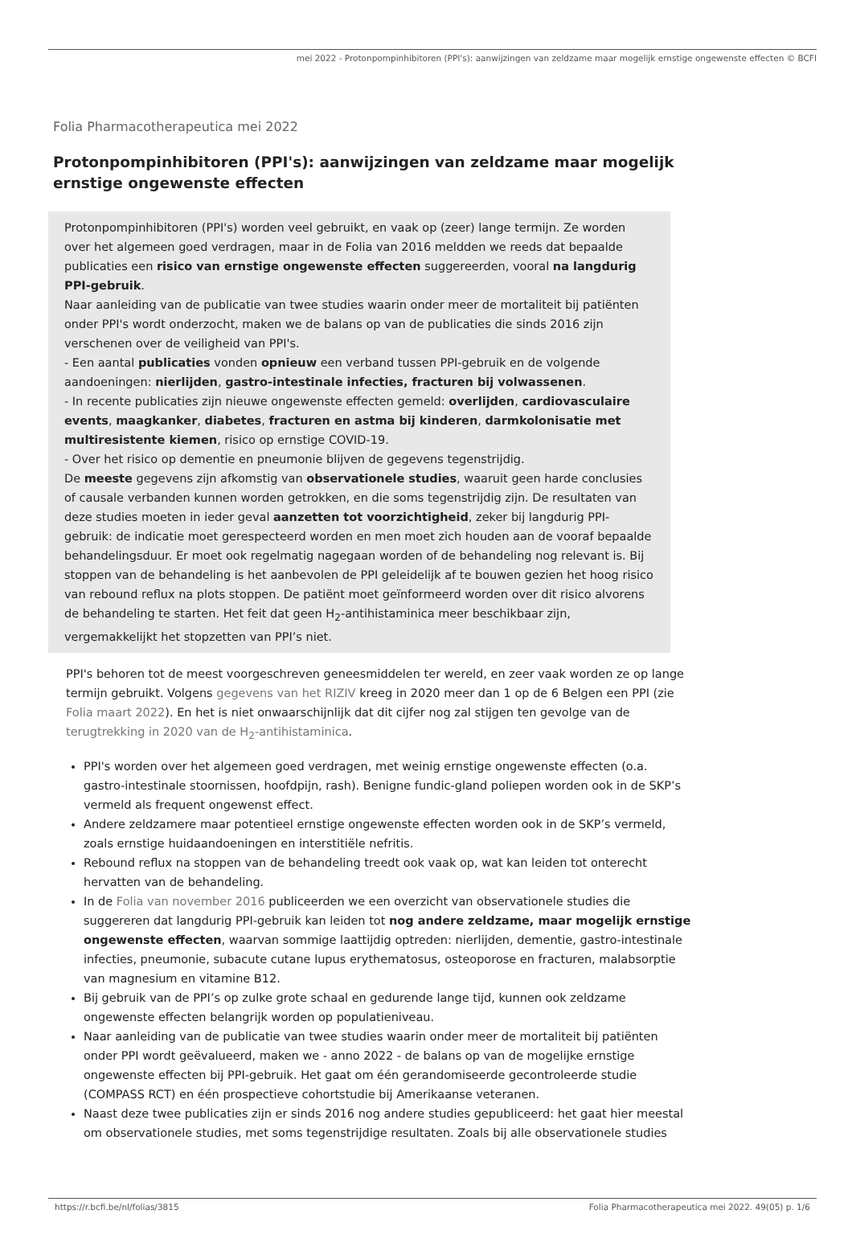mei 2022 - Protonpompinhibitoren (PPI's): aanwijzingen van zeldzame maar mogelijk ernstige ongewenste effecten © BCFI
Folia Pharmacotherapeutica mei 2022
Protonpompinhibitoren (PPI's): aanwijzingen van zeldzame maar mogelijk ernstige ongewenste effecten
Protonpompinhibitoren (PPI's) worden veel gebruikt, en vaak op (zeer) lange termijn. Ze worden over het algemeen goed verdragen, maar in de Folia van 2016 meldden we reeds dat bepaalde publicaties een risico van ernstige ongewenste effecten suggereerden, vooral na langdurig PPI-gebruik.
Naar aanleiding van de publicatie van twee studies waarin onder meer de mortaliteit bij patiënten onder PPI's wordt onderzocht, maken we de balans op van de publicaties die sinds 2016 zijn verschenen over de veiligheid van PPI's.
- Een aantal publicaties vonden opnieuw een verband tussen PPI-gebruik en de volgende aandoeningen: nierlijden, gastro-intestinale infecties, fracturen bij volwassenen.
- In recente publicaties zijn nieuwe ongewenste effecten gemeld: overlijden, cardiovasculaire events, maagkanker, diabetes, fracturen en astma bij kinderen, darmkolonisatie met multiresistente kiemen, risico op ernstige COVID-19.
- Over het risico op dementie en pneumonie blijven de gegevens tegenstrijdig.
De meeste gegevens zijn afkomstig van observationele studies, waaruit geen harde conclusies of causale verbanden kunnen worden getrokken, en die soms tegenstrijdig zijn. De resultaten van deze studies moeten in ieder geval aanzetten tot voorzichtigheid, zeker bij langdurig PPI-gebruik: de indicatie moet gerespecteerd worden en men moet zich houden aan de vooraf bepaalde behandelingsduur. Er moet ook regelmatig nagegaan worden of de behandeling nog relevant is. Bij stoppen van de behandeling is het aanbevolen de PPI geleidelijk af te bouwen gezien het hoog risico van rebound reflux na plots stoppen. De patiënt moet geïnformeerd worden over dit risico alvorens de behandeling te starten. Het feit dat geen H<sub>2</sub>-antihistaminica meer beschikbaar zijn, vergemakkelijkt het stopzetten van PPI’s niet.
PPI's behoren tot de meest voorgeschreven geneesmiddelen ter wereld, en zeer vaak worden ze op lange termijn gebruikt. Volgens gegevens van het RIZIV kreeg in 2020 meer dan 1 op de 6 Belgen een PPI (zie Folia maart 2022). En het is niet onwaarschijnlijk dat dit cijfer nog zal stijgen ten gevolge van de terugtrekking in 2020 van de H<sub>2</sub>-antihistaminica.
PPI's worden over het algemeen goed verdragen, met weinig ernstige ongewenste effecten (o.a. gastro-intestinale stoornissen, hoofdpijn, rash). Benigne fundic-gland poliepen worden ook in de SKP’s vermeld als frequent ongewenst effect.
Andere zeldzamere maar potentieel ernstige ongewenste effecten worden ook in de SKP’s vermeld, zoals ernstige huidaandoeningen en interstitiële nefritis.
Rebound reflux na stoppen van de behandeling treedt ook vaak op, wat kan leiden tot onterecht hervatten van de behandeling.
In de Folia van november 2016 publiceerden we een overzicht van observationele studies die suggereren dat langdurig PPI-gebruik kan leiden tot nog andere zeldzame, maar mogelijk ernstige ongewenste effecten, waarvan sommige laattijdig optreden: nierlijden, dementie, gastro-intestinale infecties, pneumonie, subacute cutane lupus erythematosus, osteoporose en fracturen, malabsorptie van magnesium en vitamine B12.
Bij gebruik van de PPI’s op zulke grote schaal en gedurende lange tijd, kunnen ook zeldzame ongewenste effecten belangrijk worden op populatieniveau.
Naar aanleiding van de publicatie van twee studies waarin onder meer de mortaliteit bij patiënten onder PPI wordt geëvalueerd, maken we - anno 2022 - de balans op van de mogelijke ernstige ongewenste effecten bij PPI-gebruik. Het gaat om één gerandomiseerde gecontroleerde studie (COMPASS RCT) en één prospectieve cohortstudie bij Amerikaanse veteranen.
Naast deze twee publicaties zijn er sinds 2016 nog andere studies gepubliceerd: het gaat hier meestal om observationele studies, met soms tegenstrijdige resultaten. Zoals bij alle observationele studies
https://r.bcfi.be/nl/folias/3815 Folia Pharmacotherapeutica mei 2022. 49(05) p. 1/6